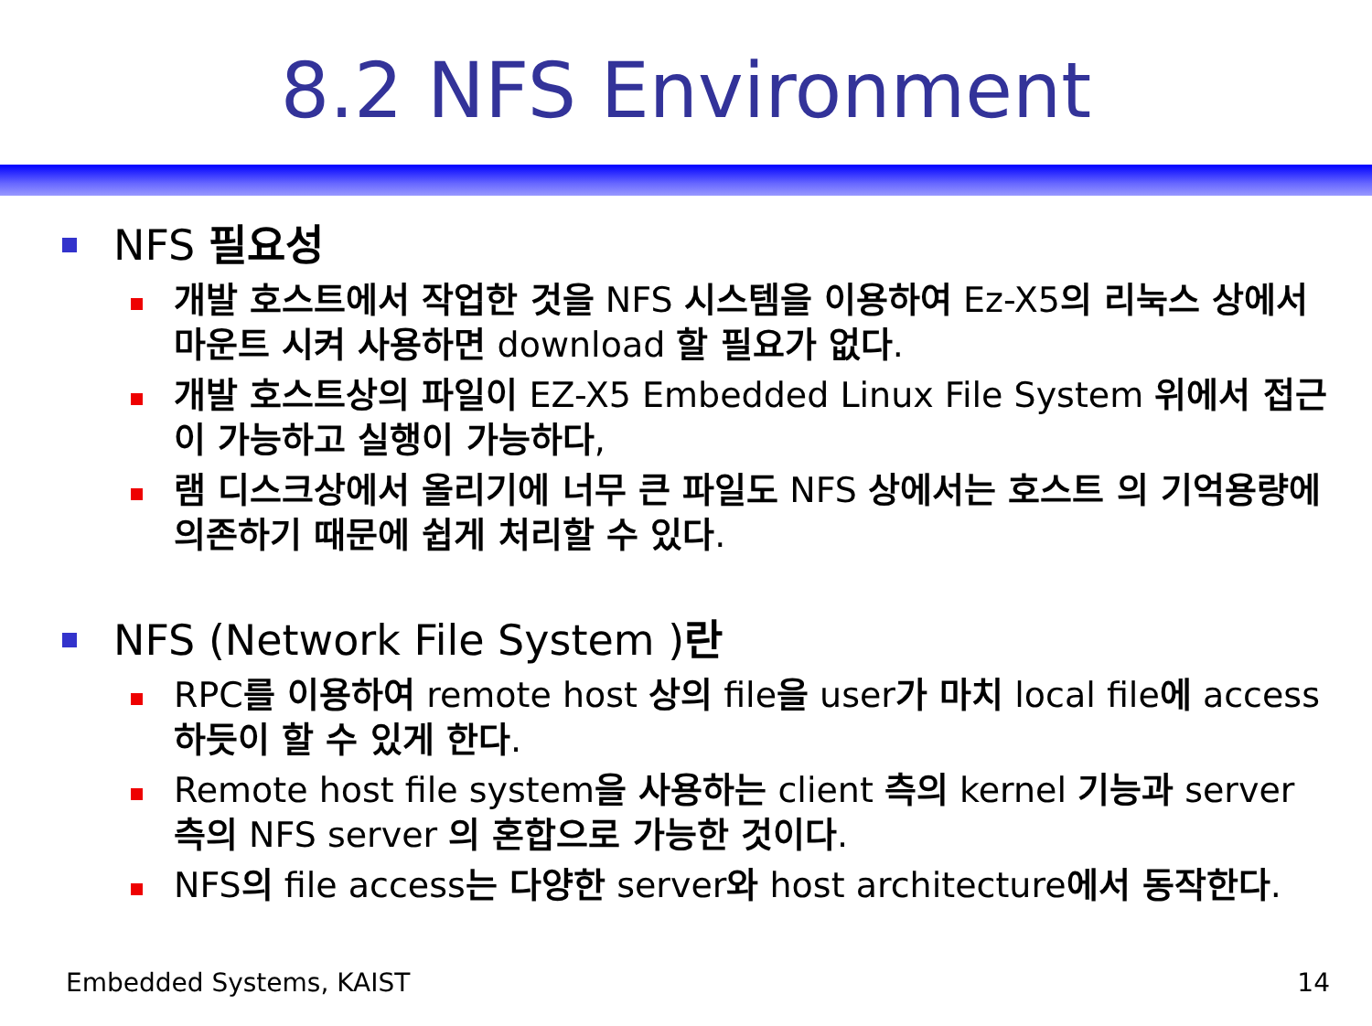8.2 NFS Environment
NFS 필요성
개발 호스트에서 작업한 것을 NFS 시스템을 이용하여 Ez-X5의 리눅스 상에서 마운트 시켜 사용하면 download 할 필요가 없다.
개발 호스트상의 파일이 EZ-X5 Embedded Linux File System 위에서 접근이 가능하고 실행이 가능하다,
램 디스크상에서 올리기에 너무 큰 파일도 NFS 상에서는 호스트 의 기억용량에 의존하기 때문에 쉽게 처리할 수 있다.
NFS (Network File System )란
RPC를 이용하여 remote host 상의 file을 user가 마치 local file에 access 하듯이 할 수 있게 한다.
Remote host file system을 사용하는 client 측의 kernel 기능과 server 측의 NFS server 의 혼합으로 가능한 것이다.
NFS의 file access는 다양한 server와 host architecture에서 동작한다.
Embedded Systems, KAIST 14